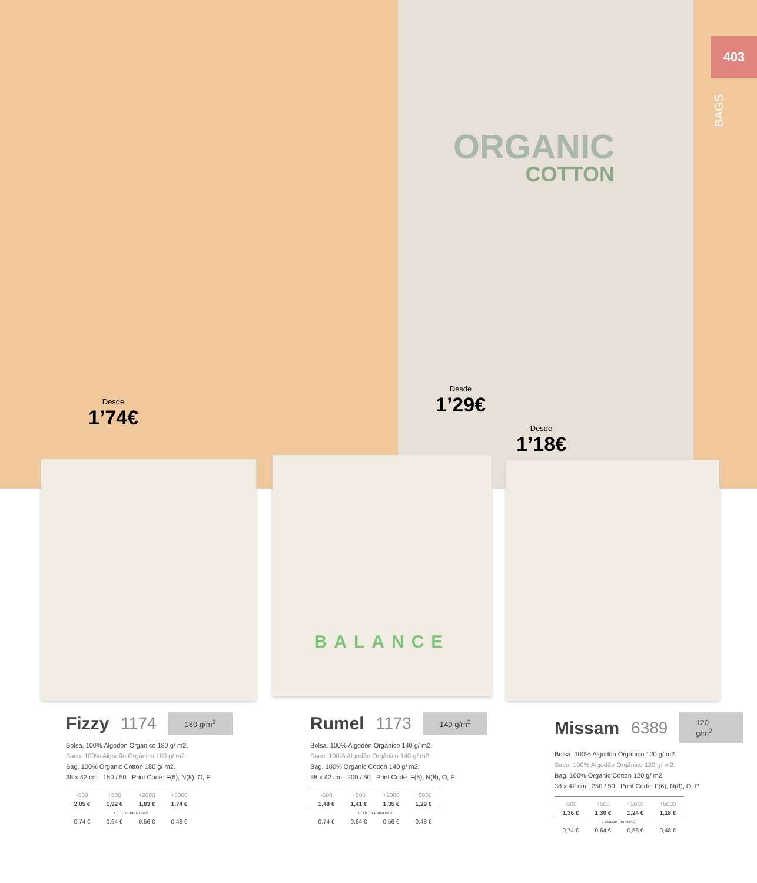403
BAGS
ORGANIC
COTTON
BALANCE
Desde
1’74€
Desde
1’29€
Desde
1’18€
Fizzy 1174 180 g/m<sup>2</sup>
Bolsa. 100% Algodón Orgánico 180 g/ m2.
Saco. 100% Algodão Orgânico 180 g/ m2.
Bag. 100% Organic Cotton 180 g/ m2.
38 x 42 cm 150 / 50 Print Code: F(6), N(8), O, P
| -500 | +500 | +2000 | +5000 |
| --- | --- | --- | --- |
| 2,05 € | 1,92 € | 1,83 € | 1,74 € |
| 1 COLOR PRINTING* | | | |
| 0,74 € | 0,64 € | 0,56 € | 0,48 € |
Rumel 1173 140 g/m<sup>2</sup>
Bolsa. 100% Algodón Orgánico 140 g/ m2.
Saco. 100% Algodão Orgânico 140 g/ m2.
Bag. 100% Organic Cotton 140 g/ m2.
38 x 42 cm 200 / 50 Print Code: F(6), N(8), O, P
| -500 | +500 | +2000 | +5000 |
| --- | --- | --- | --- |
| 1,48 € | 1,41 € | 1,35 € | 1,29 € |
| 1 COLOR PRINTING* | | | |
| 0,74 € | 0,64 € | 0,56 € | 0,48 € |
Missam 6389 120 g/m<sup>2</sup>
Bolsa. 100% Algodón Orgánico 120 g/ m2.
Saco. 100% Algodão Orgânico 120 g/ m2.
Bag. 100% Organic Cotton 120 g/ m2.
38 x 42 cm 250 / 50 Print Code: F(6), N(8), O, P
| -500 | +500 | +2000 | +5000 |
| --- | --- | --- | --- |
| 1,36 € | 1,30 € | 1,24 € | 1,18 € |
| 1 COLOR PRINTING* | | | |
| 0,74 € | 0,64 € | 0,56 € | 0,48 € |